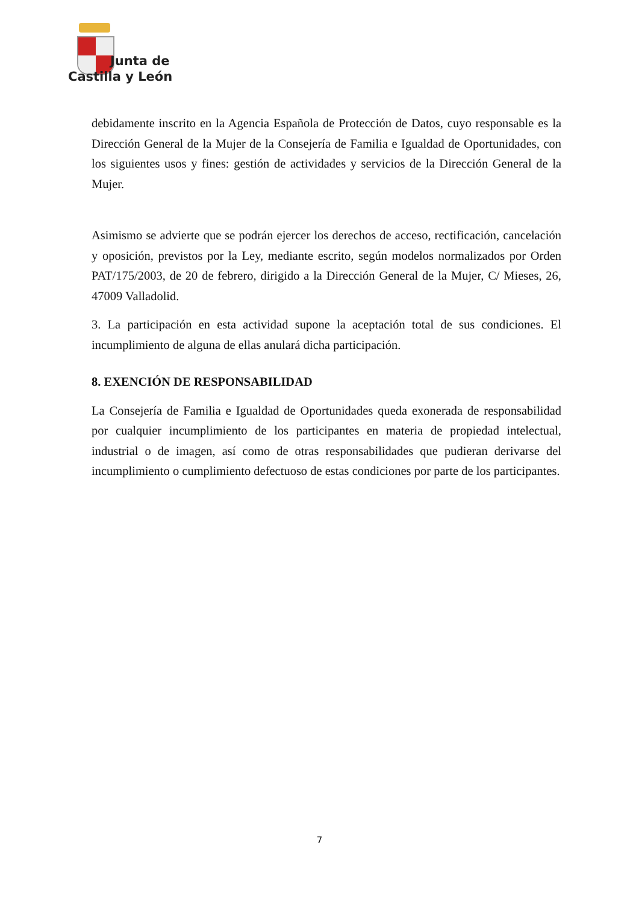Junta de
Castilla y León
debidamente inscrito en la Agencia Española de Protección de Datos, cuyo responsable es la Dirección General de la Mujer de la Consejería de Familia e Igualdad de Oportunidades, con los siguientes usos y fines: gestión de actividades y servicios de la Dirección General de la Mujer.
Asimismo se advierte que se podrán ejercer los derechos de acceso, rectificación, cancelación y oposición, previstos por la Ley, mediante escrito, según modelos normalizados por Orden PAT/175/2003, de 20 de febrero, dirigido a la Dirección General de la Mujer, C/ Mieses, 26, 47009 Valladolid.
3. La participación en esta actividad supone la aceptación total de sus condiciones. El incumplimiento de alguna de ellas anulará dicha participación.
8. EXENCIÓN DE RESPONSABILIDAD
La Consejería de Familia e Igualdad de Oportunidades queda exonerada de responsabilidad por cualquier incumplimiento de los participantes en materia de propiedad intelectual, industrial o de imagen, así como de otras responsabilidades que pudieran derivarse del incumplimiento o cumplimiento defectuoso de estas condiciones por parte de los participantes.
7